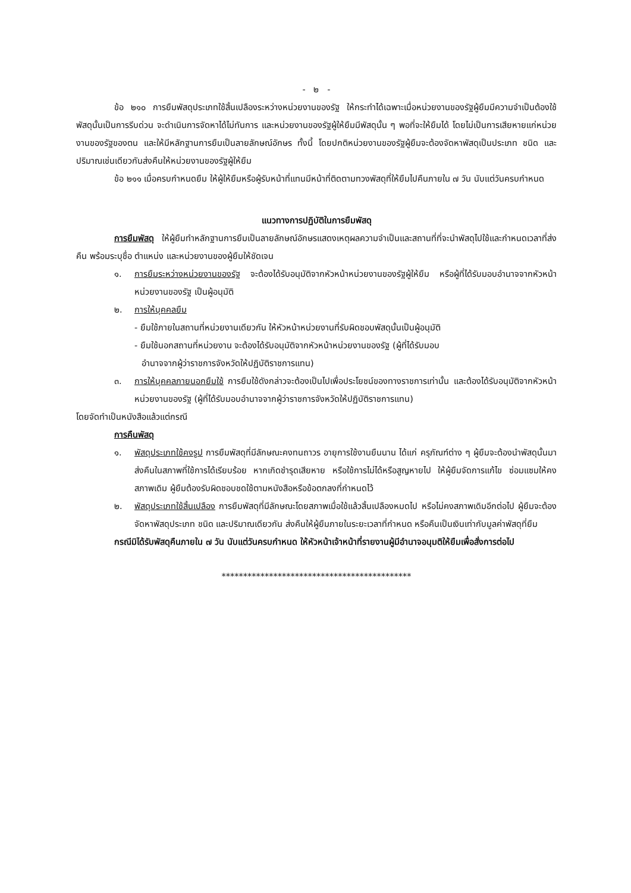- ๒ -
ข้อ ๒๑๐ การยืมพัสดุประเภทใช้สิ้นเปลืองระหว่างหน่วยงานของรัฐ ให้กระทำได้เฉพาะเมื่อหน่วยงานของรัฐผู้ยืมมีความจำเป็นต้องใช้พัสดุนั้นเป็นการรีบด่วน จะดำเนินการจัดหาได้ไม่ทันการ และหน่วยงานของรัฐผู้ให้ยืมมีพัสดุนั้น ๆ พอที่จะให้ยืมได้ โดยไม่เป็นการเสียหายแก่หน่วยงานของรัฐของตน และให้มีหลักฐานการยืมเป็นลายลักษณ์อักษร ทั้งนี้ โดยปกติหน่วยงานของรัฐผู้ยืมจะต้องจัดหาพัสดุเป็นประเภท ชนิด และปริมาณเช่นเดียวกันส่งคืนให้หน่วยงานของรัฐผู้ให้ยืม
ข้อ ๒๑๑ เมื่อครบกำหนดยืม ให้ผู้ให้ยืมหรือผู้รับหน้าที่แทนมีหน้าที่ติดตามทวงพัสดุที่ให้ยืมไปคืนภายใน ๗ วัน นับแต่วันครบกำหนด
แนวทางการปฏิบัติในการยืมพัสดุ
การยืมพัสดุ ให้ผู้ยืมทำหลักฐานการยืมเป็นลายลักษณ์อักษรแสดงเหตุผลความจำเป็นและสถานที่ที่จะนำพัสดุไปใช้และกำหนดเวลาที่ส่งคืน พร้อมระบุชื่อ ตำแหน่ง และหน่วยงานของผู้ยืมให้ชัดเจน
๑. การยืมระหว่างหน่วยงานของรัฐ จะต้องได้รับอนุมัติจากหัวหน้าหน่วยงานของรัฐผู้ให้ยืม หรือผู้ที่ได้รับมอบอำนาจจากหัวหน้าหน่วยงานของรัฐ เป็นผู้อนุมัติ
๒. การให้บุคคลยืม
- ยืมใช้ภายในสถานที่หน่วยงานเดียวกัน ให้หัวหน้าหน่วยงานที่รับผิดชอบพัสดุนั้นเป็นผู้อนุมัติ
- ยืมใช้นอกสถานที่หน่วยงาน จะต้องได้รับอนุมัติจากหัวหน้าหน่วยงานของรัฐ (ผู้ที่ได้รับมอบ
อำนาจจากผู้ว่าราชการจังหวัดให้ปฏิบัติราชการแทน)
๓. การให้บุคคลภายนอกยืมใช้ การยืมใช้ดังกล่าวจะต้องเป็นไปเพื่อประโยชน์ของทางราชการเท่านั้น และต้องได้รับอนุมัติจากหัวหน้าหน่วยงานของรัฐ (ผู้ที่ได้รับมอบอำนาจจากผู้ว่าราชการจังหวัดให้ปฏิบัติราชการแทน)
โดยจัดทำเป็นหนังสือแล้วแต่กรณี
การคืนพัสดุ
๑. พัสดุประเภทใช้คงรูป การยืมพัสดุที่มีลักษณะคงทนถาวร อายุการใช้งานยืนนาน ได้แก่ ครุภัณฑ์ต่าง ๆ ผู้ยืมจะต้องนำพัสดุนั้นมาส่งคืนในสภาพที่ใช้การได้เรียบร้อย หากเกิดชำรุดเสียหาย หรือใช้การไม่ได้หรือสูญหายไป ให้ผู้ยืมจัดการแก้ไข ซ่อมแซมให้คงสภาพเดิม ผู้ยืมต้องรับผิดชอบชดใช้ตามหนังสือหรือข้อตกลงที่กำหนดไว้
๒. พัสดุประเภทใช้สิ้นเปลือง การยืมพัสดุที่มีลักษณะโดยสภาพเมื่อใช้แล้วสิ้นเปลืองหมดไป หรือไม่คงสภาพเดิมอีกต่อไป ผู้ยืมจะต้องจัดหาพัสดุประเภท ชนิด และปริมาณเดียวกัน ส่งคืนให้ผู้ยืมภายในระยะเวลาที่กำหนด หรือคืนเป็นเงินเท่ากับมูลค่าพัสดุที่ยืม
กรณีมิได้รับพัสดุคืนภายใน ๗ วัน นับแต่วันครบกำหนด ให้หัวหน้าเจ้าหน้าที่รายงานผู้มีอำนาจอนุมติให้ยืมเพื่อสั่งการต่อไป
********************************************